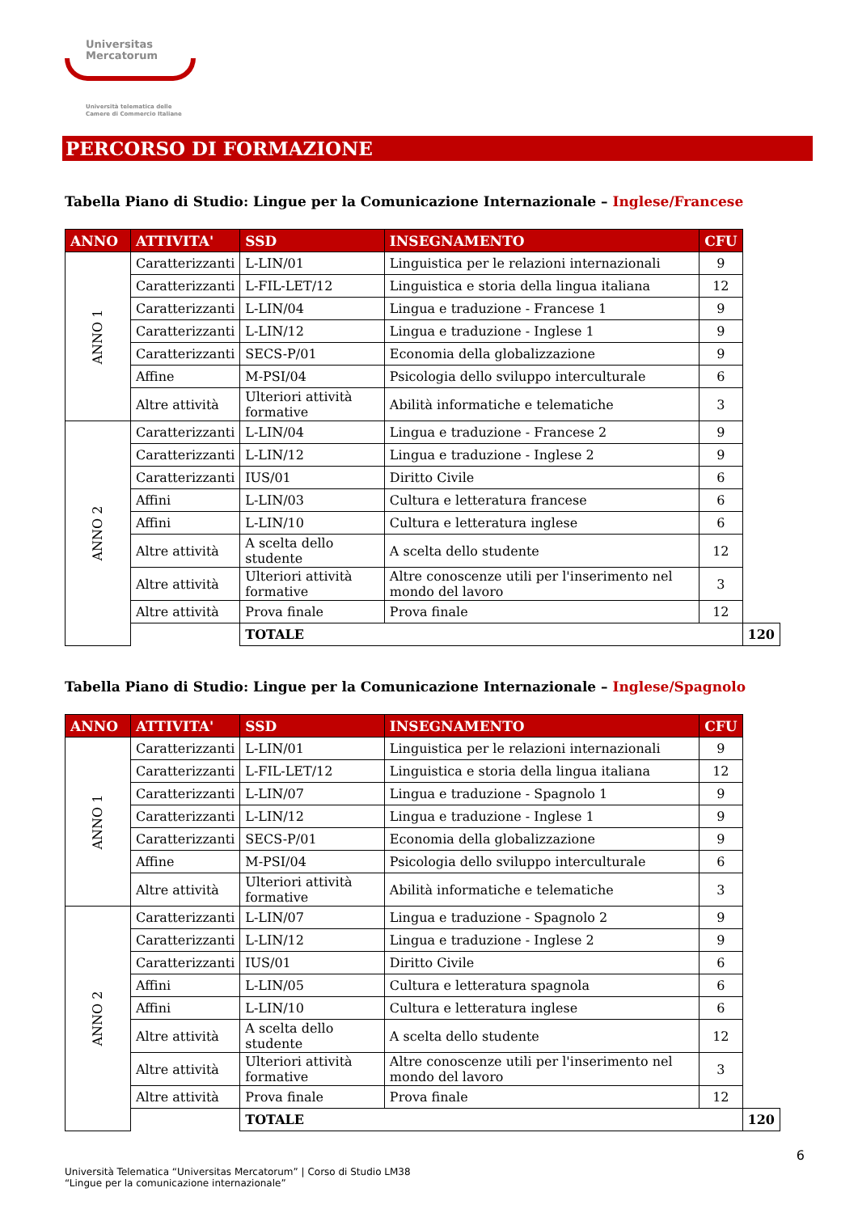Universitas
Mercatorum
Università telematica delle
Camere di Commercio Italiane
PERCORSO DI FORMAZIONE
Tabella Piano di Studio: Lingue per la Comunicazione Internazionale – Inglese/Francese
| ANNO | ATTIVITA' | SSD | INSEGNAMENTO | CFU | |
| --- | --- | --- | --- | --- | --- |
| ANNO 1 | Caratterizzanti | L-LIN/01 | Linguistica per le relazioni internazionali | 9 | |
| | Caratterizzanti | L-FIL-LET/12 | Linguistica e storia della lingua italiana | 12 | |
| | Caratterizzanti | L-LIN/04 | Lingua e traduzione - Francese 1 | 9 | |
| | Caratterizzanti | L-LIN/12 | Lingua e traduzione - Inglese 1 | 9 | |
| | Caratterizzanti | SECS-P/01 | Economia della globalizzazione | 9 | |
| | Affine | M-PSI/04 | Psicologia dello sviluppo interculturale | 6 | |
| | Altre attività | Ulteriori attività formative | Abilità informatiche e telematiche | 3 | |
| ANNO 2 | Caratterizzanti | L-LIN/04 | Lingua e traduzione - Francese 2 | 9 | |
| | Caratterizzanti | L-LIN/12 | Lingua e traduzione - Inglese 2 | 9 | |
| | Caratterizzanti | IUS/01 | Diritto Civile | 6 | |
| | Affini | L-LIN/03 | Cultura e letteratura francese | 6 | |
| | Affini | L-LIN/10 | Cultura e letteratura inglese | 6 | |
| | Altre attività | A scelta dello studente | A scelta dello studente | 12 | |
| | Altre attività | Ulteriori attività formative | Altre conoscenze utili per l'inserimento nel mondo del lavoro | 3 | |
| | Altre attività | Prova finale | Prova finale | 12 | |
| | | TOTALE | | | 120 |
Tabella Piano di Studio: Lingue per la Comunicazione Internazionale – Inglese/Spagnolo
| ANNO | ATTIVITA' | SSD | INSEGNAMENTO | CFU | |
| --- | --- | --- | --- | --- | --- |
| ANNO 1 | Caratterizzanti | L-LIN/01 | Linguistica per le relazioni internazionali | 9 | |
| | Caratterizzanti | L-FIL-LET/12 | Linguistica e storia della lingua italiana | 12 | |
| | Caratterizzanti | L-LIN/07 | Lingua e traduzione - Spagnolo 1 | 9 | |
| | Caratterizzanti | L-LIN/12 | Lingua e traduzione - Inglese 1 | 9 | |
| | Caratterizzanti | SECS-P/01 | Economia della globalizzazione | 9 | |
| | Affine | M-PSI/04 | Psicologia dello sviluppo interculturale | 6 | |
| | Altre attività | Ulteriori attività formative | Abilità informatiche e telematiche | 3 | |
| ANNO 2 | Caratterizzanti | L-LIN/07 | Lingua e traduzione - Spagnolo 2 | 9 | |
| | Caratterizzanti | L-LIN/12 | Lingua e traduzione - Inglese 2 | 9 | |
| | Caratterizzanti | IUS/01 | Diritto Civile | 6 | |
| | Affini | L-LIN/05 | Cultura e letteratura spagnola | 6 | |
| | Affini | L-LIN/10 | Cultura e letteratura inglese | 6 | |
| | Altre attività | A scelta dello studente | A scelta dello studente | 12 | |
| | Altre attività | Ulteriori attività formative | Altre conoscenze utili per l'inserimento nel mondo del lavoro | 3 | |
| | Altre attività | Prova finale | Prova finale | 12 | |
| | | TOTALE | | | 120 |
6
Università Telematica “Universitas Mercatorum” | Corso di Studio LM38
“Lingue per la comunicazione internazionale”